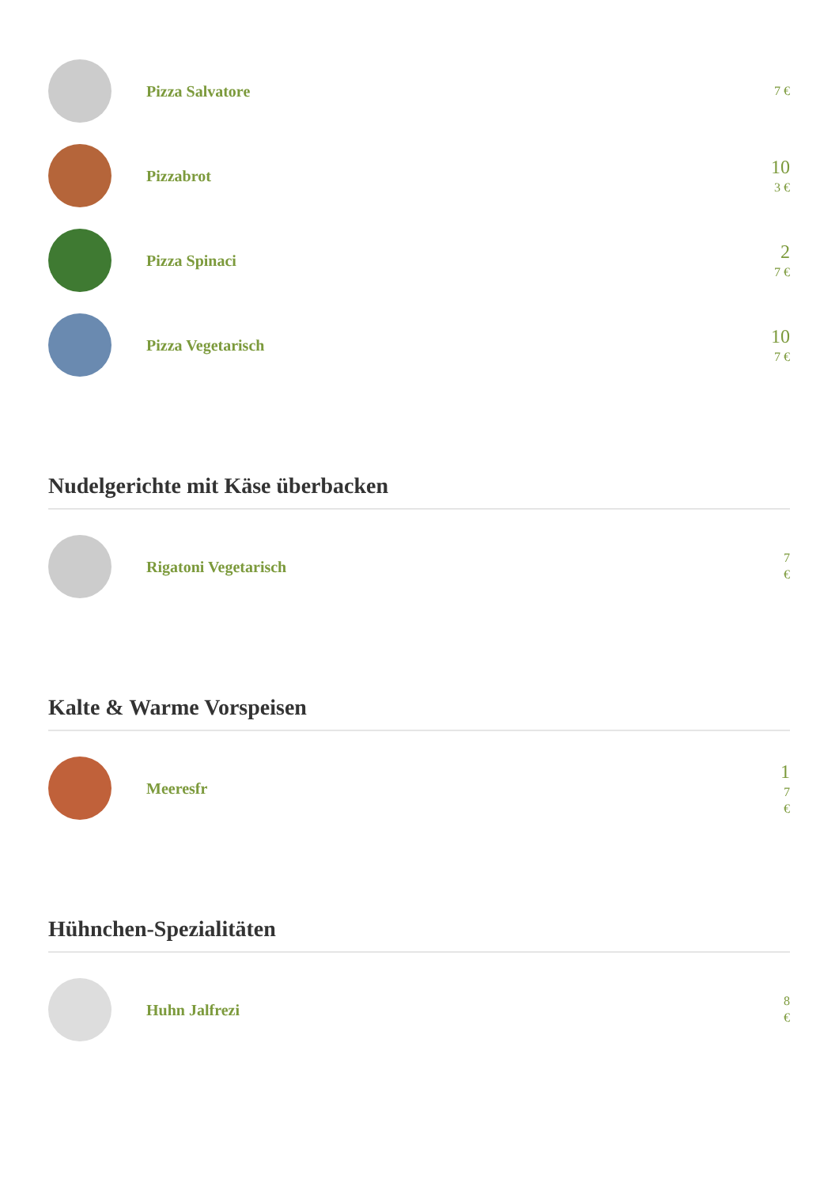Pizza Salvatore
7 €
Pizzabrot
10
3 €
Pizza Spinaci
2
7 €
Pizza Vegetarisch
10
7 €
Nudelgerichte mit Käse überbacken
Rigatoni Vegetarisch
7
€
Kalte & Warme Vorspeisen
Meeresfr
1
7
€
Hühnchen-Spezialitäten
Huhn Jalfrezi
8
€